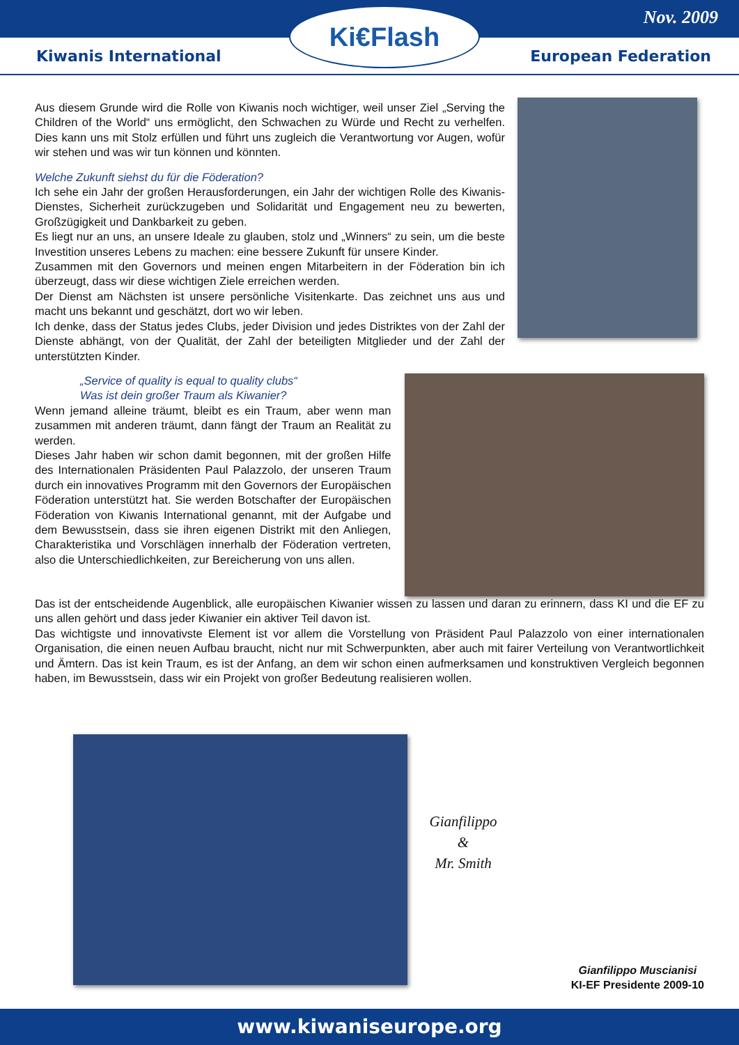Nov. 2009
Ki€Flash
Kiwanis International European Federation
Aus diesem Grunde wird die Rolle von Kiwanis noch wichtiger, weil unser Ziel „Serving the Children of the World“ uns ermöglicht, den Schwachen zu Würde und Recht zu verhelfen. Dies kann uns mit Stolz erfüllen und führt uns zugleich die Verantwortung vor Augen, wofür wir stehen und was wir tun können und könnten.
Welche Zukunft siehst du für die Föderation?
Ich sehe ein Jahr der großen Herausforderungen, ein Jahr der wichtigen Rolle des Kiwanis-Dienstes, Sicherheit zurückzugeben und Solidarität und Engagement neu zu bewerten, Großzügigkeit und Dankbarkeit zu geben.
Es liegt nur an uns, an unsere Ideale zu glauben, stolz und „Winners“ zu sein, um die beste Investition unseres Lebens zu machen: eine bessere Zukunft für unsere Kinder.
Zusammen mit den Governors und meinen engen Mitarbeitern in der Föderation bin ich überzeugt, dass wir diese wichtigen Ziele erreichen werden.
Der Dienst am Nächsten ist unsere persönliche Visitenkarte. Das zeichnet uns aus und macht uns bekannt und geschätzt, dort wo wir leben.
Ich denke, dass der Status jedes Clubs, jeder Division und jedes Distriktes von der Zahl der Dienste abhängt, von der Qualität, der Zahl der beteiligten Mitglieder und der Zahl der unterstützten Kinder.
„Service of quality is equal to quality clubs“
Was ist dein großer Traum als Kiwanier?
Wenn jemand alleine träumt, bleibt es ein Traum, aber wenn man zusammen mit anderen träumt, dann fängt der Traum an Realität zu werden.
Dieses Jahr haben wir schon damit begonnen, mit der großen Hilfe des Internationalen Präsidenten Paul Palazzolo, der unseren Traum durch ein innovatives Programm mit den Governors der Europäischen Föderation unterstützt hat. Sie werden Botschafter der Europäischen Föderation von Kiwanis International genannt, mit der Aufgabe und dem Bewusstsein, dass sie ihren eigenen Distrikt mit den Anliegen, Charakteristika und Vorschlägen innerhalb der Föderation vertreten, also die Unterschiedlichkeiten, zur Bereicherung von uns allen.
Das ist der entscheidende Augenblick, alle europäischen Kiwanier wissen zu lassen und daran zu erinnern, dass KI und die EF zu uns allen gehört und dass jeder Kiwanier ein aktiver Teil davon ist.
Das wichtigste und innovativste Element ist vor allem die Vorstellung von Präsident Paul Palazzolo von einer internationalen Organisation, die einen neuen Aufbau braucht, nicht nur mit Schwerpunkten, aber auch mit fairer Verteilung von Verantwortlichkeit und Ämtern. Das ist kein Traum, es ist der Anfang, an dem wir schon einen aufmerksamen und konstruktiven Vergleich begonnen haben, im Bewusstsein, dass wir ein Projekt von großer Bedeutung realisieren wollen.
Gianfilippo
&
Mr. Smith
Gianfilippo Muscianisi
KI-EF Presidente 2009-10
www.kiwaniseurope.org